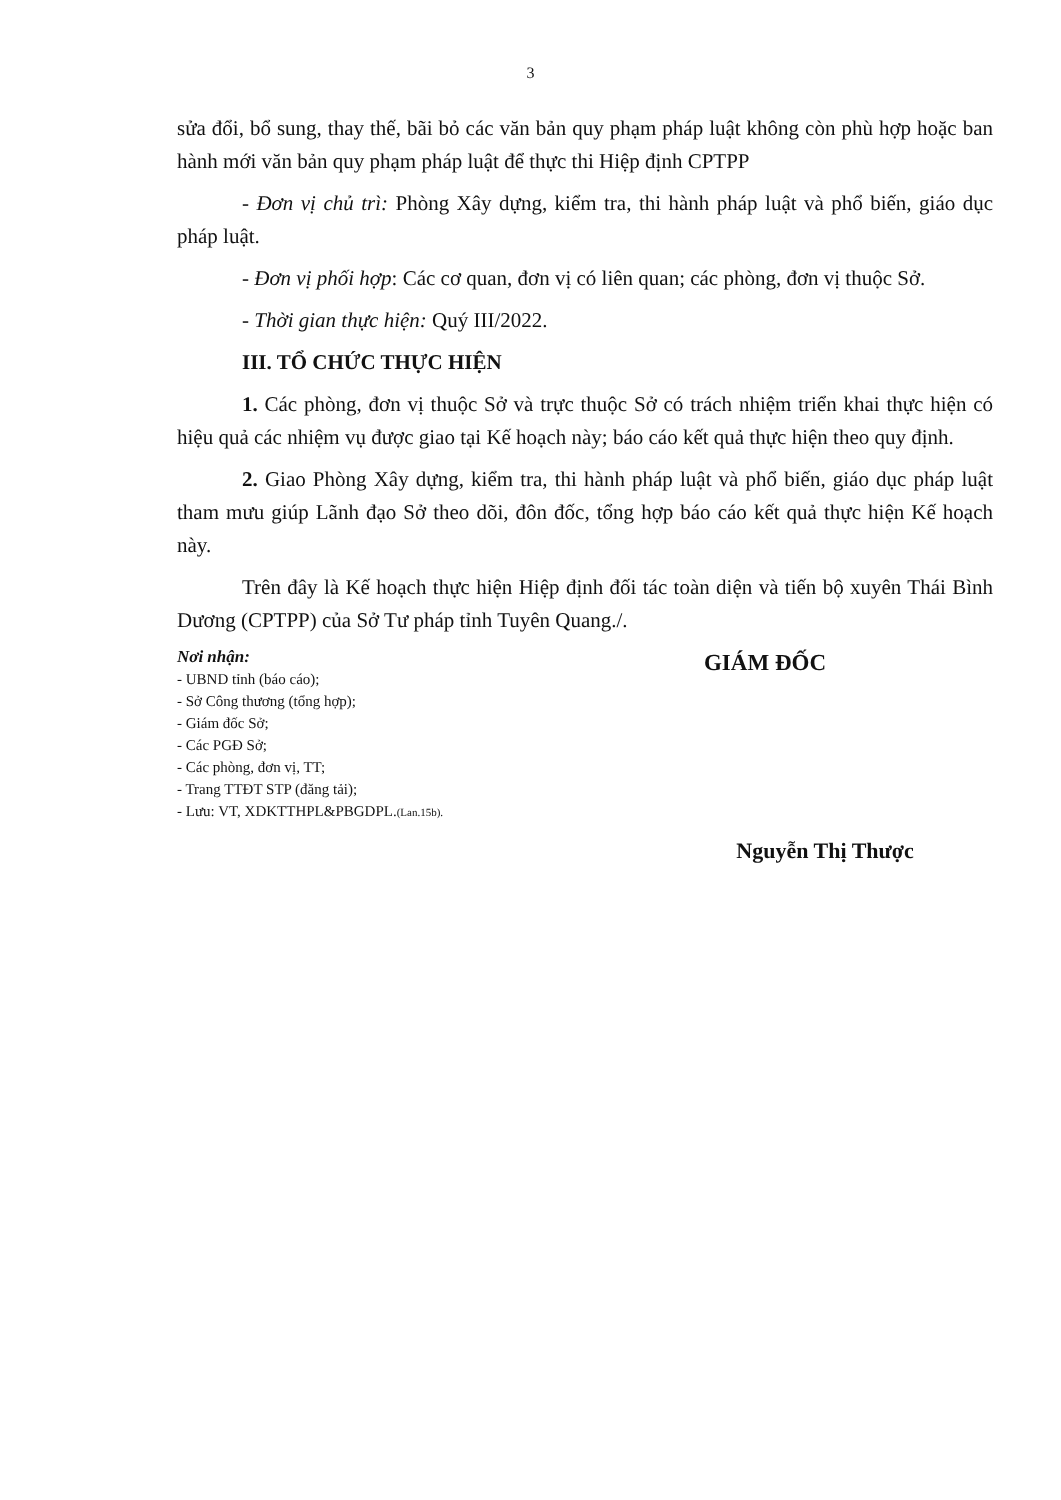3
sửa đổi, bổ sung, thay thế, bãi bỏ các văn bản quy phạm pháp luật không còn phù hợp hoặc ban hành mới văn bản quy phạm pháp luật để thực thi Hiệp định CPTPP
- Đơn vị chủ trì: Phòng Xây dựng, kiểm tra, thi hành pháp luật và phổ biến, giáo dục pháp luật.
- Đơn vị phối hợp: Các cơ quan, đơn vị có liên quan; các phòng, đơn vị thuộc Sở.
- Thời gian thực hiện: Quý III/2022.
III. TỔ CHỨC THỰC HIỆN
1. Các phòng, đơn vị thuộc Sở và trực thuộc Sở có trách nhiệm triển khai thực hiện có hiệu quả các nhiệm vụ được giao tại Kế hoạch này; báo cáo kết quả thực hiện theo quy định.
2. Giao Phòng Xây dựng, kiểm tra, thi hành pháp luật và phổ biến, giáo dục pháp luật tham mưu giúp Lãnh đạo Sở theo dõi, đôn đốc, tổng hợp báo cáo kết quả thực hiện Kế hoạch này.
Trên đây là Kế hoạch thực hiện Hiệp định đối tác toàn diện và tiến bộ xuyên Thái Bình Dương (CPTPP) của Sở Tư pháp tỉnh Tuyên Quang./.
Nơi nhận:
- UBND tỉnh (báo cáo);
- Sở Công thương (tổng hợp);
- Giám đốc Sở;
- Các PGĐ Sở;
- Các phòng, đơn vị, TT;
- Trang TTĐT STP (đăng tải);
- Lưu: VT, XDKTTHPL&PBGDPL.(Lan.15b).
GIÁM ĐỐC
Nguyễn Thị Thược